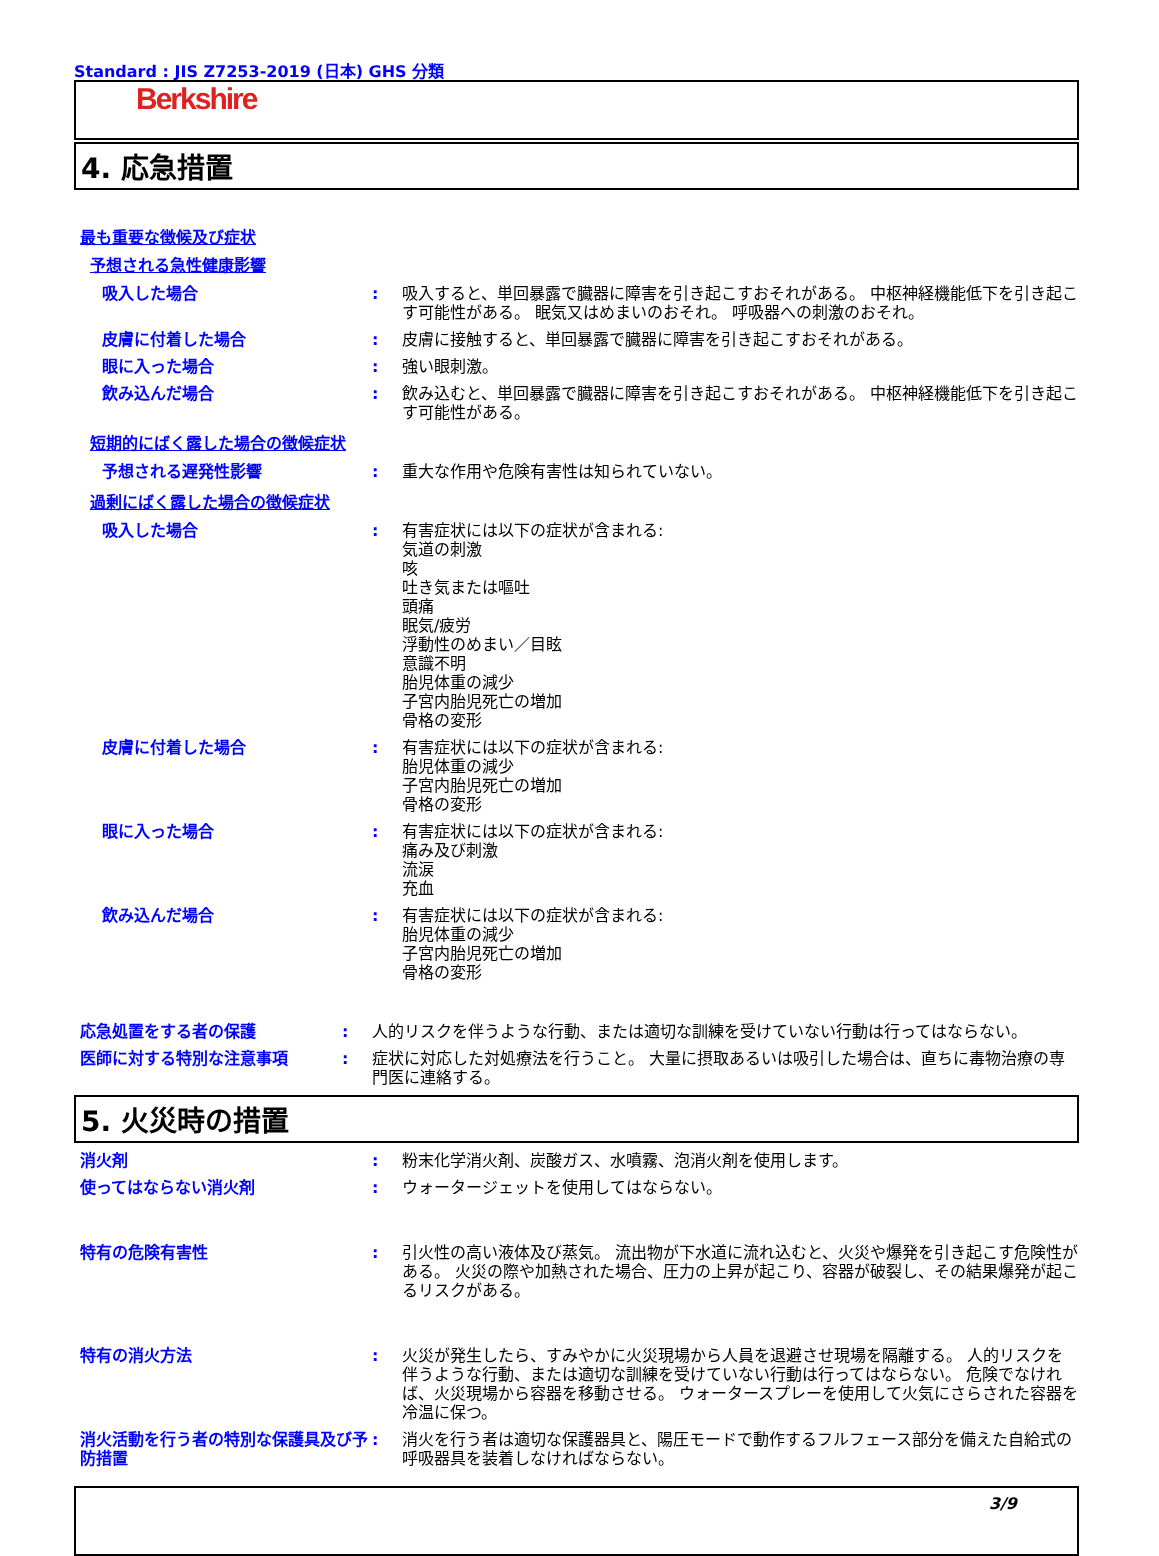Standard : JIS Z7253-2019 (日本) GHS 分類
Berkshire
4. 応急措置
最も重要な徴候及び症状
予想される急性健康影響
吸入した場合 : 吸入すると、単回暴露で臓器に障害を引き起こすおそれがある。 中枢神経機能低下を引き起こす可能性がある。 眠気又はめまいのおそれ。 呼吸器への刺激のおそれ。
皮膚に付着した場合 : 皮膚に接触すると、単回暴露で臓器に障害を引き起こすおそれがある。
眼に入った場合 : 強い眼刺激。
飲み込んだ場合 : 飲み込むと、単回暴露で臓器に障害を引き起こすおそれがある。 中枢神経機能低下を引き起こす可能性がある。
短期的にばく露した場合の徴候症状
予想される遅発性影響 : 重大な作用や危険有害性は知られていない。
過剰にばく露した場合の徴候症状
吸入した場合 : 有害症状には以下の症状が含まれる:
気道の刺激
咳
吐き気または嘔吐
頭痛
眠気/疲労
浮動性のめまい／目眩
意識不明
胎児体重の減少
子宮内胎児死亡の増加
骨格の変形
皮膚に付着した場合 : 有害症状には以下の症状が含まれる:
胎児体重の減少
子宮内胎児死亡の増加
骨格の変形
眼に入った場合 : 有害症状には以下の症状が含まれる:
痛み及び刺激
流涙
充血
飲み込んだ場合 : 有害症状には以下の症状が含まれる:
胎児体重の減少
子宮内胎児死亡の増加
骨格の変形
応急処置をする者の保護 : 人的リスクを伴うような行動、または適切な訓練を受けていない行動は行ってはならない。
医師に対する特別な注意事項 : 症状に対応した対処療法を行うこと。 大量に摂取あるいは吸引した場合は、直ちに毒物治療の専門医に連絡する。
5. 火災時の措置
消火剤 : 粉末化学消火剤、炭酸ガス、水噴霧、泡消火剤を使用します。
使ってはならない消火剤 : ウォータージェットを使用してはならない。
特有の危険有害性 : 引火性の高い液体及び蒸気。 流出物が下水道に流れ込むと、火災や爆発を引き起こす危険性がある。 火災の際や加熱された場合、圧力の上昇が起こり、容器が破裂し、その結果爆発が起こるリスクがある。
特有の消火方法 : 火災が発生したら、すみやかに火災現場から人員を退避させ現場を隔離する。 人的リスクを伴うような行動、または適切な訓練を受けていない行動は行ってはならない。 危険でなければ、火災現場から容器を移動させる。 ウォータースプレーを使用して火気にさらされた容器を冷温に保つ。
消火活動を行う者の特別な保護具及び予防措置
: 消火を行う者は適切な保護器具と、陽圧モードで動作するフルフェース部分を備えた自給式の呼吸器具を装着しなければならない。
3/9